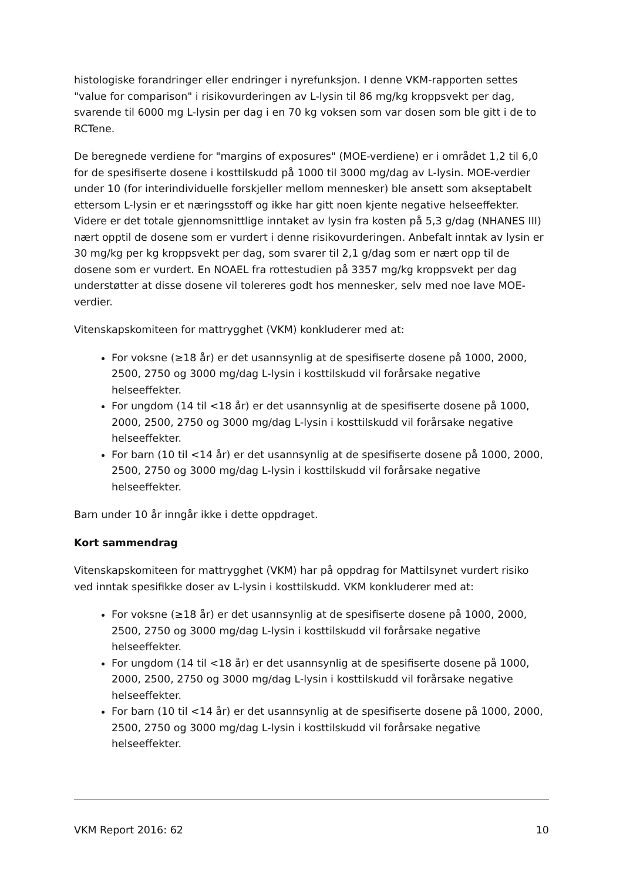histologiske forandringer eller endringer i nyrefunksjon. I denne VKM-rapporten settes "value for comparison" i risikovurderingen av L-lysin til 86 mg/kg kroppsvekt per dag, svarende til 6000 mg L-lysin per dag i en 70 kg voksen som var dosen som ble gitt i de to RCTene.
De beregnede verdiene for "margins of exposures" (MOE-verdiene) er i området 1,2 til 6,0 for de spesifiserte dosene i kosttilskudd på 1000 til 3000 mg/dag av L-lysin. MOE-verdier under 10 (for interindividuelle forskjeller mellom mennesker) ble ansett som akseptabelt ettersom L-lysin er et næringsstoff og ikke har gitt noen kjente negative helseeffekter. Videre er det totale gjennomsnittlige inntaket av lysin fra kosten på 5,3 g/dag (NHANES III) nært opptil de dosene som er vurdert i denne risikovurderingen. Anbefalt inntak av lysin er 30 mg/kg per kg kroppsvekt per dag, som svarer til 2,1 g/dag som er nært opp til de dosene som er vurdert. En NOAEL fra rottestudien på 3357 mg/kg kroppsvekt per dag understøtter at disse dosene vil tolereres godt hos mennesker, selv med noe lave MOE-verdier.
Vitenskapskomiteen for mattrygghet (VKM) konkluderer med at:
For voksne (≥18 år) er det usannsynlig at de spesifiserte dosene på 1000, 2000, 2500, 2750 og 3000 mg/dag L-lysin i kosttilskudd vil forårsake negative helseeffekter.
For ungdom (14 til <18 år) er det usannsynlig at de spesifiserte dosene på 1000, 2000, 2500, 2750 og 3000 mg/dag L-lysin i kosttilskudd vil forårsake negative helseeffekter.
For barn (10 til <14 år) er det usannsynlig at de spesifiserte dosene på 1000, 2000, 2500, 2750 og 3000 mg/dag L-lysin i kosttilskudd vil forårsake negative helseeffekter.
Barn under 10 år inngår ikke i dette oppdraget.
Kort sammendrag
Vitenskapskomiteen for mattrygghet (VKM) har på oppdrag for Mattilsynet vurdert risiko ved inntak spesifikke doser av L-lysin i kosttilskudd. VKM konkluderer med at:
For voksne (≥18 år) er det usannsynlig at de spesifiserte dosene på 1000, 2000, 2500, 2750 og 3000 mg/dag L-lysin i kosttilskudd vil forårsake negative helseeffekter.
For ungdom (14 til <18 år) er det usannsynlig at de spesifiserte dosene på 1000, 2000, 2500, 2750 og 3000 mg/dag L-lysin i kosttilskudd vil forårsake negative helseeffekter.
For barn (10 til <14 år) er det usannsynlig at de spesifiserte dosene på 1000, 2000, 2500, 2750 og 3000 mg/dag L-lysin i kosttilskudd vil forårsake negative helseeffekter.
VKM Report 2016: 62 10